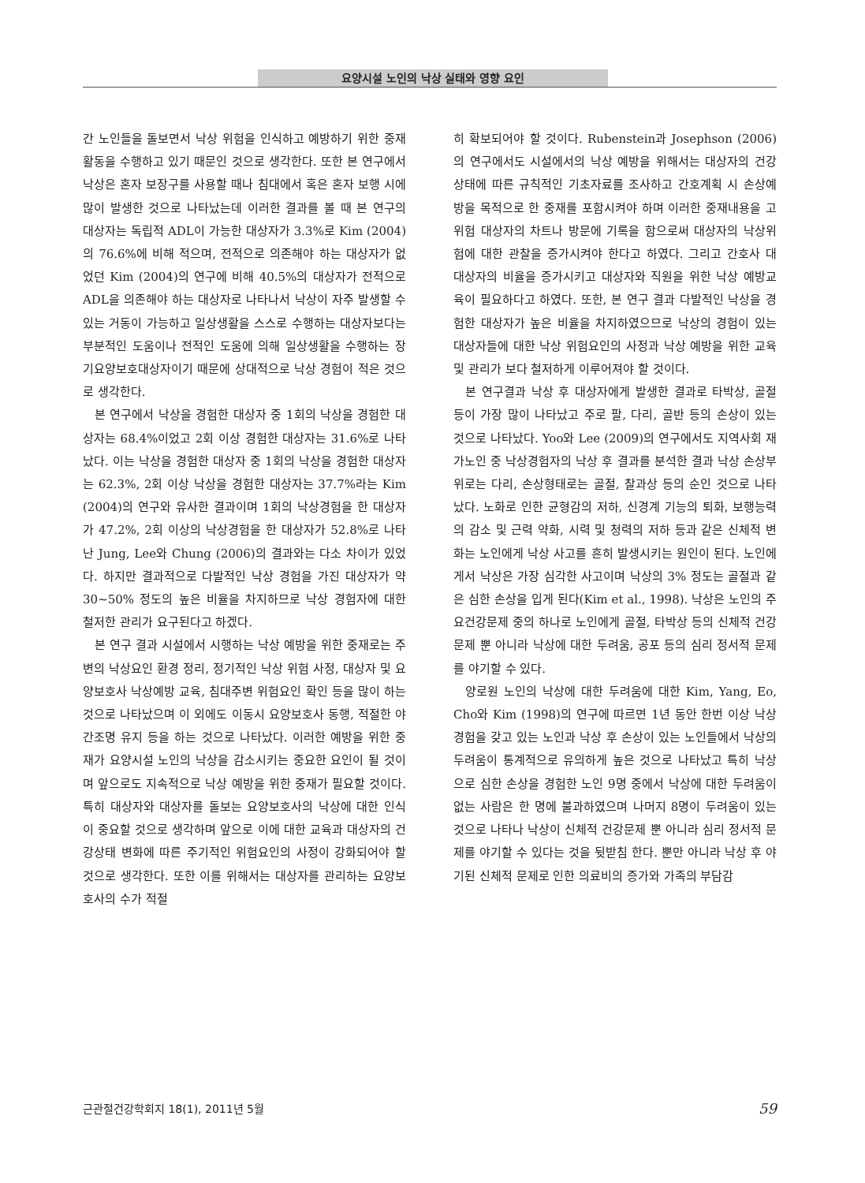요양시설 노인의 낙상 실태와 영향 요인
간 노인들을 돌보면서 낙상 위험을 인식하고 예방하기 위한 중재 활동을 수행하고 있기 때문인 것으로 생각한다. 또한 본 연구에서 낙상은 혼자 보장구를 사용할 때나 침대에서 혹은 혼자 보행 시에 많이 발생한 것으로 나타났는데 이러한 결과를 볼 때 본 연구의 대상자는 독립적 ADL이 가능한 대상자가 3.3%로 Kim (2004)의 76.6%에 비해 적으며, 전적으로 의존해야 하는 대상자가 없었던 Kim (2004)의 연구에 비해 40.5%의 대상자가 전적으로 ADL을 의존해야 하는 대상자로 나타나서 낙상이 자주 발생할 수 있는 거동이 가능하고 일상생활을 스스로 수행하는 대상자보다는 부분적인 도움이나 전적인 도움에 의해 일상생활을 수행하는 장기요양보호대상자이기 때문에 상대적으로 낙상 경험이 적은 것으로 생각한다.
본 연구에서 낙상을 경험한 대상자 중 1회의 낙상을 경험한 대상자는 68.4%이었고 2회 이상 경험한 대상자는 31.6%로 나타났다. 이는 낙상을 경험한 대상자 중 1회의 낙상을 경험한 대상자는 62.3%, 2회 이상 낙상을 경험한 대상자는 37.7%라는 Kim (2004)의 연구와 유사한 결과이며 1회의 낙상경험을 한 대상자가 47.2%, 2회 이상의 낙상경험을 한 대상자가 52.8%로 나타난 Jung, Lee와 Chung (2006)의 결과와는 다소 차이가 있었다. 하지만 결과적으로 다발적인 낙상 경험을 가진 대상자가 약 30∼50% 정도의 높은 비율을 차지하므로 낙상 경험자에 대한 철저한 관리가 요구된다고 하겠다.
본 연구 결과 시설에서 시행하는 낙상 예방을 위한 중재로는 주변의 낙상요인 환경 정리, 정기적인 낙상 위험 사정, 대상자 및 요양보호사 낙상예방 교육, 침대주변 위험요인 확인 등을 많이 하는 것으로 나타났으며 이 외에도 이동시 요양보호사 동행, 적절한 야간조명 유지 등을 하는 것으로 나타났다. 이러한 예방을 위한 중재가 요양시설 노인의 낙상을 감소시키는 중요한 요인이 될 것이며 앞으로도 지속적으로 낙상 예방을 위한 중재가 필요할 것이다. 특히 대상자와 대상자를 돌보는 요양보호사의 낙상에 대한 인식이 중요할 것으로 생각하며 앞으로 이에 대한 교육과 대상자의 건강상태 변화에 따른 주기적인 위험요인의 사정이 강화되어야 할 것으로 생각한다. 또한 이를 위해서는 대상자를 관리하는 요양보호사의 수가 적절
히 확보되어야 할 것이다. Rubenstein과 Josephson (2006)의 연구에서도 시설에서의 낙상 예방을 위해서는 대상자의 건강상태에 따른 규칙적인 기초자료를 조사하고 간호계획 시 손상예방을 목적으로 한 중재를 포함시켜야 하며 이러한 중재내용을 고위험 대상자의 차트나 방문에 기록을 함으로써 대상자의 낙상위험에 대한 관찰을 증가시켜야 한다고 하였다. 그리고 간호사 대 대상자의 비율을 증가시키고 대상자와 직원을 위한 낙상 예방교육이 필요하다고 하였다. 또한, 본 연구 결과 다발적인 낙상을 경험한 대상자가 높은 비율을 차지하였으므로 낙상의 경험이 있는 대상자들에 대한 낙상 위험요인의 사정과 낙상 예방을 위한 교육 및 관리가 보다 철저하게 이루어져야 할 것이다.
본 연구결과 낙상 후 대상자에게 발생한 결과로 타박상, 골절 등이 가장 많이 나타났고 주로 팔, 다리, 골반 등의 손상이 있는 것으로 나타났다. Yoo와 Lee (2009)의 연구에서도 지역사회 재가노인 중 낙상경험자의 낙상 후 결과를 분석한 결과 낙상 손상부위로는 다리, 손상형태로는 골절, 찰과상 등의 순인 것으로 나타났다. 노화로 인한 균형감의 저하, 신경계 기능의 퇴화, 보행능력의 감소 및 근력 약화, 시력 및 청력의 저하 등과 같은 신체적 변화는 노인에게 낙상 사고를 흔히 발생시키는 원인이 된다. 노인에게서 낙상은 가장 심각한 사고이며 낙상의 3% 정도는 골절과 같은 심한 손상을 입게 된다(Kim et al., 1998). 낙상은 노인의 주요건강문제 중의 하나로 노인에게 골절, 타박상 등의 신체적 건강문제 뿐 아니라 낙상에 대한 두려움, 공포 등의 심리 정서적 문제를 야기할 수 있다.
양로원 노인의 낙상에 대한 두려움에 대한 Kim, Yang, Eo, Cho와 Kim (1998)의 연구에 따르면 1년 동안 한번 이상 낙상 경험을 갖고 있는 노인과 낙상 후 손상이 있는 노인들에서 낙상의 두려움이 통계적으로 유의하게 높은 것으로 나타났고 특히 낙상으로 심한 손상을 경험한 노인 9명 중에서 낙상에 대한 두려움이 없는 사람은 한 명에 불과하였으며 나머지 8명이 두려움이 있는 것으로 나타나 낙상이 신체적 건강문제 뿐 아니라 심리 정서적 문제를 야기할 수 있다는 것을 뒷받침 한다. 뿐만 아니라 낙상 후 야기된 신체적 문제로 인한 의료비의 증가와 가족의 부담감
근관절건강학회지 18(1), 2011년 5월 59